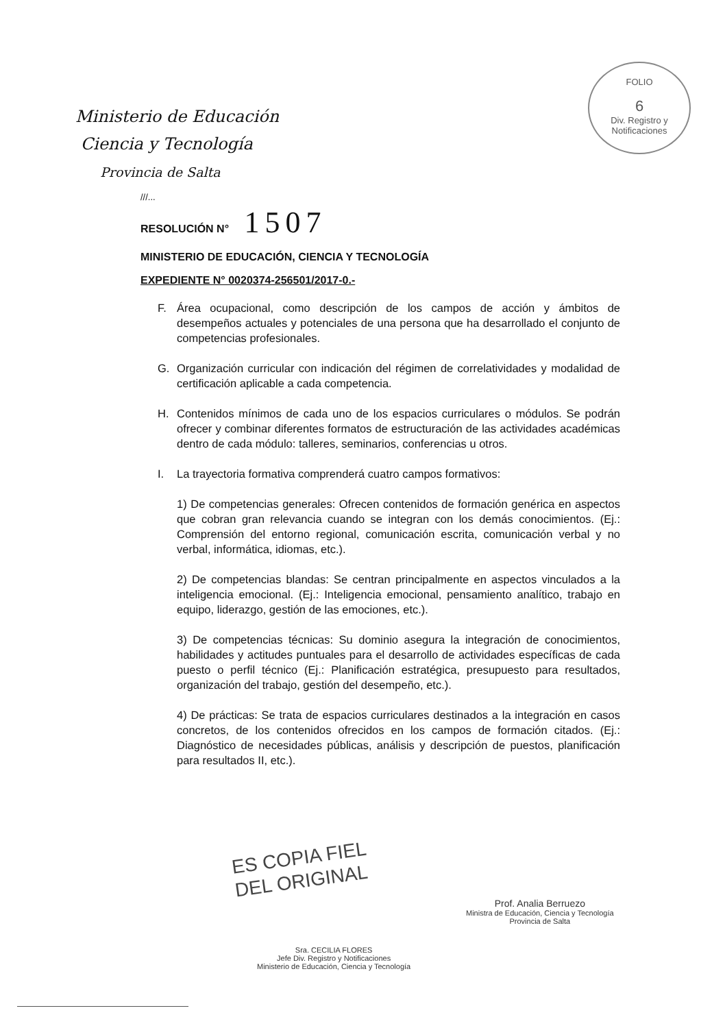FOLIO
6
Div. Registro y Notificaciones
Ministerio de Educación
Ciencia y Tecnología
Provincia de Salta
///...
RESOLUCIÓN N° 1507
MINISTERIO DE EDUCACIÓN, CIENCIA Y TECNOLOGÍA
EXPEDIENTE N° 0020374-256501/2017-0.-
F. Área ocupacional, como descripción de los campos de acción y ámbitos de desempeños actuales y potenciales de una persona que ha desarrollado el conjunto de competencias profesionales.
G. Organización curricular con indicación del régimen de correlatividades y modalidad de certificación aplicable a cada competencia.
H. Contenidos mínimos de cada uno de los espacios curriculares o módulos. Se podrán ofrecer y combinar diferentes formatos de estructuración de las actividades académicas dentro de cada módulo: talleres, seminarios, conferencias u otros.
I. La trayectoria formativa comprenderá cuatro campos formativos:
1) De competencias generales: Ofrecen contenidos de formación genérica en aspectos que cobran gran relevancia cuando se integran con los demás conocimientos. (Ej.: Comprensión del entorno regional, comunicación escrita, comunicación verbal y no verbal, informática, idiomas, etc.).
2) De competencias blandas: Se centran principalmente en aspectos vinculados a la inteligencia emocional. (Ej.: Inteligencia emocional, pensamiento analítico, trabajo en equipo, liderazgo, gestión de las emociones, etc.).
3) De competencias técnicas: Su dominio asegura la integración de conocimientos, habilidades y actitudes puntuales para el desarrollo de actividades específicas de cada puesto o perfil técnico (Ej.: Planificación estratégica, presupuesto para resultados, organización del trabajo, gestión del desempeño, etc.).
4) De prácticas: Se trata de espacios curriculares destinados a la integración en casos concretos, de los contenidos ofrecidos en los campos de formación citados. (Ej.: Diagnóstico de necesidades públicas, análisis y descripción de puestos, planificación para resultados II, etc.).
ES COPIA FIEL
DEL ORIGINAL
Sra. CECILIA FLORES
Jefe Div. Registro y Notificaciones
Ministerio de Educación, Ciencia y Tecnología
Prof. Analia Berruezo
Ministra de Educación, Ciencia y Tecnología
Provincia de Salta